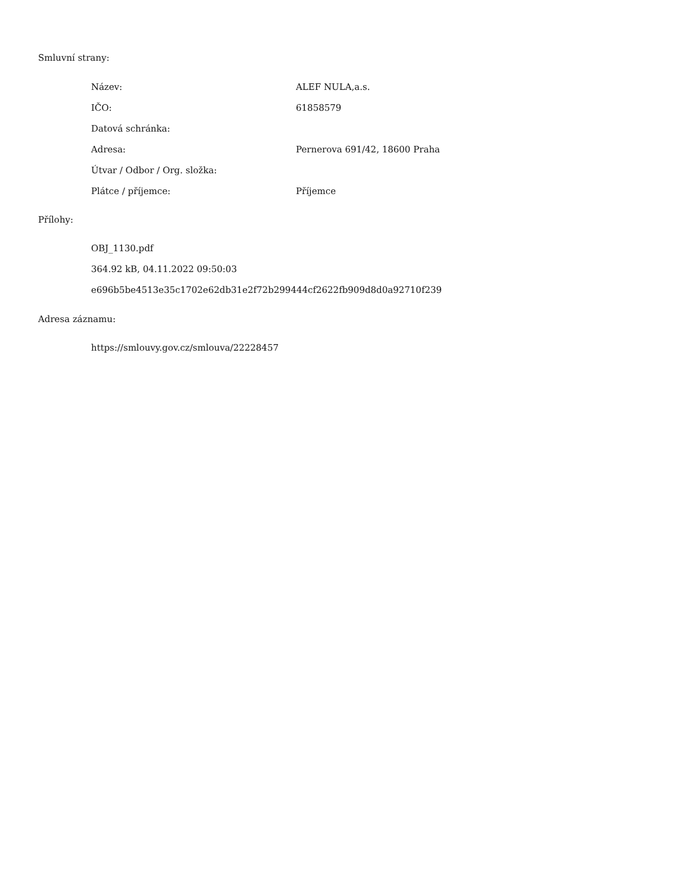Smluvní strany:
| Název: | ALEF NULA,a.s. |
| IČO: | 61858579 |
| Datová schránka: | |
| Adresa: | Pernerova 691/42, 18600 Praha |
| Útvar / Odbor / Org. složka: | |
| Plátce / příjemce: | Příjemce |
Přílohy:
OBJ_1130.pdf
364.92 kB, 04.11.2022 09:50:03
e696b5be4513e35c1702e62db31e2f72b299444cf2622fb909d8d0a92710f239
Adresa záznamu:
https://smlouvy.gov.cz/smlouva/22228457